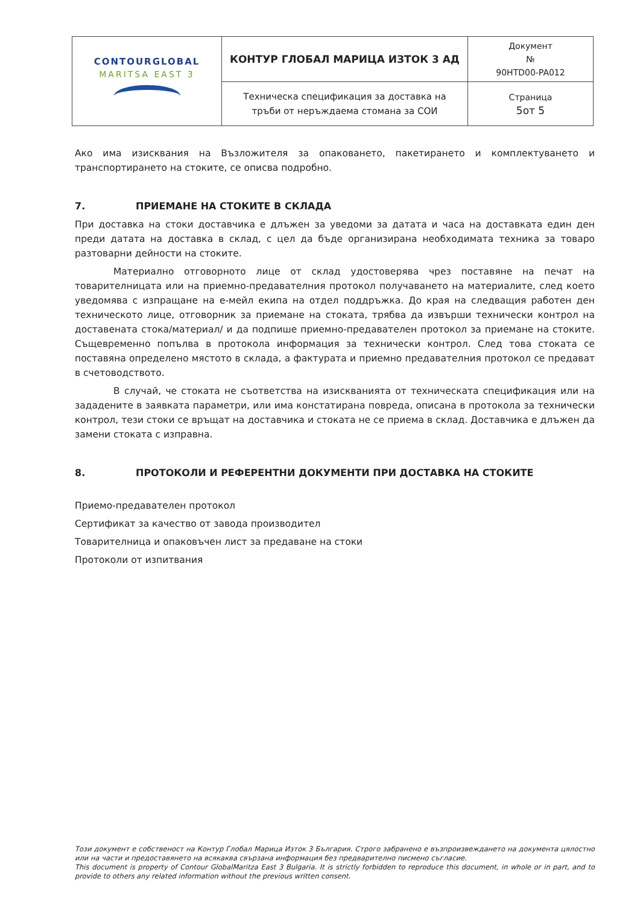| CONTOURGLOBAL MARITSA EAST 3 | КОНТУР ГЛОБАЛ МАРИЦА ИЗТОК 3 АД | Документ № 90HTD00-PA012 |
| | Техническа спецификация за доставка на тръби от неръждаема стомана за СОИ | Страница 5от 5 |
Ако има изисквания на Възложителя за опаковането, пакетирането и комплектуването и транспортирането на стоките, се описва подробно.
7. ПРИЕМАНЕ НА СТОКИТЕ В СКЛАДА
При доставка на стоки доставчика е длъжен за уведоми за датата и часа на доставката един ден преди датата на доставка в склад, с цел да бъде организирана необходимата техника за товаро разтоварни дейности на стоките.
Материално отговорното лице от склад удостоверява чрез поставяне на печат на товарителницата или на приемно-предавателния протокол получаването на материалите, след което уведомява с изпращане на е-мейл екипа на отдел поддръжка. До края на следващия работен ден техническото лице, отговорник за приемане на стоката, трябва да извърши технически контрол на доставената стока/материал/ и да подпише приемно-предавателен протокол за приемане на стоките. Същевременно попълва в протокола информация за технически контрол. След това стоката се поставяна определено мястото в склада, а фактурата и приемно предавателния протокол се предават в счетоводството.
В случай, че стоката не съответства на изискванията от техническата спецификация или на зададените в заявката параметри, или има констатирана повреда, описана в протокола за технически контрол, тези стоки се връщат на доставчика и стоката не се приема в склад. Доставчика е длъжен да замени стоката с изправна.
8. ПРОТОКОЛИ И РЕФЕРЕНТНИ ДОКУМЕНТИ ПРИ ДОСТАВКА НА СТОКИТЕ
Приемо-предавателен протокол
Сертификат за качество от завода производител
Товарителница и опаковъчен лист за предаване на стоки
Протоколи от изпитвания
Този документ е собственост на Контур Глобал Марица Изток 3 България. Строго забранено е възпроизвеждането на документа цялостно или на части и предоставянето на всякаква свързана информация без предварително писмено съгласие.
This document is property of Contour GlobalMaritza East 3 Bulgaria. It is strictly forbidden to reproduce this document, in whole or in part, and to provide to others any related information without the previous written consent.